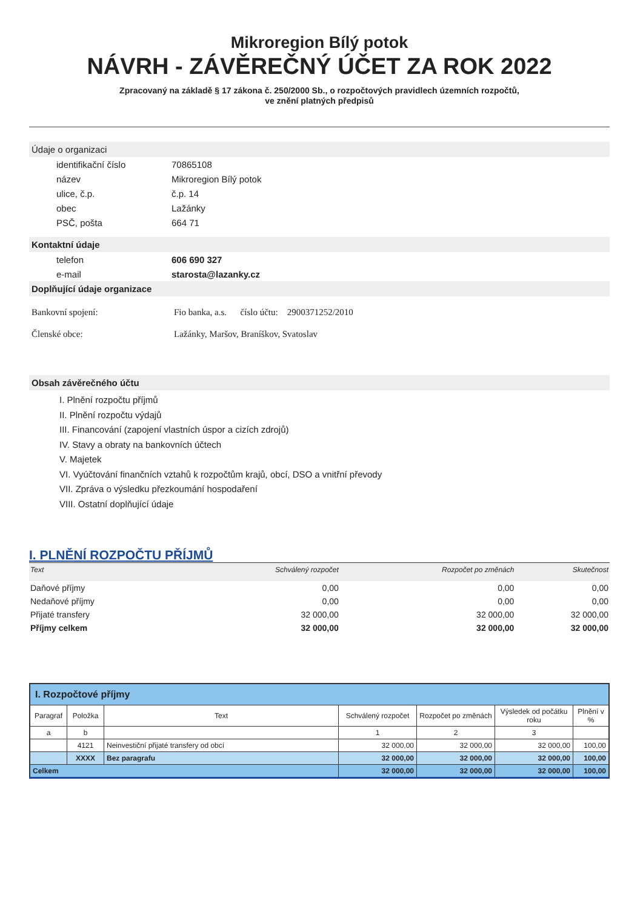Mikroregion Bílý potok
NÁVRH - ZÁVĚREČNÝ ÚČET ZA ROK 2022
Zpracovaný na základě § 17 zákona č. 250/2000 Sb., o rozpočtových pravidlech územních rozpočtů,
ve znění platných předpisů
Údaje o organizaci
| identifikační číslo | 70865108 |
| název | Mikroregion Bílý potok |
| ulice, č.p. | č.p. 14 |
| obec | Lažánky |
| PSČ, pošta | 664 71 |
Kontaktní údaje
| telefon | 606 690 327 |
| e-mail | starosta@lazanky.cz |
Doplňující údaje organizace
| Bankovní spojení: | Fio banka, a.s. číslo účtu: 2900371252/2010 |
| Členské obce: | Lažánky, Maršov, Braníškov, Svatoslav |
Obsah závěrečného účtu
I. Plnění rozpočtu příjmů
II. Plnění rozpočtu výdajů
III. Financování (zapojení vlastních úspor a cizích zdrojů)
IV. Stavy a obraty na bankovních účtech
V. Majetek
VI. Vyúčtování finančních vztahů k rozpočtům krajů, obcí, DSO a vnitřní převody
VII. Zpráva o výsledku přezkoumání hospodaření
VIII. Ostatní doplňující údaje
I. PLNĚNÍ ROZPOČTU PŘÍJMŮ
| Text | Schválený rozpočet | Rozpočet po změnách | Skutečnost |
| --- | --- | --- | --- |
| Daňové příjmy | 0,00 | 0,00 | 0,00 |
| Nedaňové příjmy | 0,00 | 0,00 | 0,00 |
| Přijaté transfery | 32 000,00 | 32 000,00 | 32 000,00 |
| Příjmy celkem | 32 000,00 | 32 000,00 | 32 000,00 |
| I. Rozpočtové příjmy | | | | | | |
| Paragraf | Položka | Text | Schválený rozpočet | Rozpočet po změnách | Výsledek od počátku roku | Plnění v % |
| a | b | | 1 | 2 | 3 | |
| | 4121 | Neinvestiční přijaté transfery od obcí | 32 000,00 | 32 000,00 | 32 000,00 | 100,00 |
| | XXXX | Bez paragrafu | 32 000,00 | 32 000,00 | 32 000,00 | 100,00 |
| Celkem | | | 32 000,00 | 32 000,00 | 32 000,00 | 100,00 |